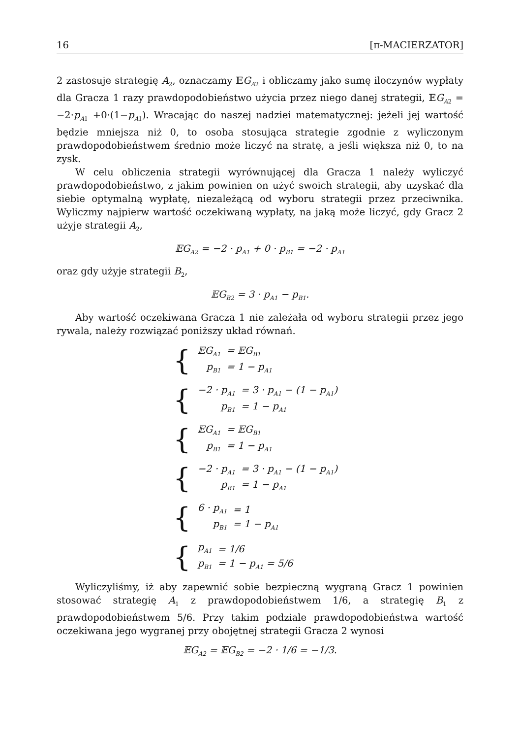16 [π-MACIERZATOR]
2 zastosuje strategię A<sub>2</sub>, oznaczamy 𝔼G<sub>A2</sub> i obliczamy jako sumę iloczynów wypłaty dla Gracza 1 razy prawdopodobieństwo użycia przez niego danej strategii, 𝔼G<sub>A2</sub> = −2·p<sub>A1</sub> +0·(1−p<sub>A1</sub>). Wracając do naszej nadziei matematycznej: jeżeli jej wartość będzie mniejsza niż 0, to osoba stosująca strategie zgodnie z wyliczonym prawdopodobieństwem średnio może liczyć na stratę, a jeśli większa niż 0, to na zysk.
W celu obliczenia strategii wyrównującej dla Gracza 1 należy wyliczyć prawdopodobieństwo, z jakim powinien on użyć swoich strategii, aby uzyskać dla siebie optymalną wypłatę, niezależącą od wyboru strategii przez przeciwnika. Wyliczmy najpierw wartość oczekiwaną wypłaty, na jaką może liczyć, gdy Gracz 2 użyje strategii A<sub>2</sub>,
𝔼G<sub>A2</sub> = −2 · p<sub>A1</sub> + 0 · p<sub>B1</sub> = −2 · p<sub>A1</sub>
oraz gdy użyje strategii B<sub>2</sub>,
𝔼G<sub>B2</sub> = 3 · p<sub>A1</sub> − p<sub>B1</sub>.
Aby wartość oczekiwana Gracza 1 nie zależała od wyboru strategii przez jego rywala, należy rozwiązać poniższy układ równań.
{
| 𝔼G<sub>A1</sub> | = 𝔼G<sub>B1</sub> |
| p<sub>B1</sub> | = 1 − p<sub>A1</sub> |
{
| −2 · p<sub>A1</sub> | = 3 · p<sub>A1</sub> − (1 − p<sub>A1</sub>) |
| p<sub>B1</sub> | = 1 − p<sub>A1</sub> |
{
| 𝔼G<sub>A1</sub> | = 𝔼G<sub>B1</sub> |
| p<sub>B1</sub> | = 1 − p<sub>A1</sub> |
{
| −2 · p<sub>A1</sub> | = 3 · p<sub>A1</sub> − (1 − p<sub>A1</sub>) |
| p<sub>B1</sub> | = 1 − p<sub>A1</sub> |
{
| 6 · p<sub>A1</sub> | = 1 |
| p<sub>B1</sub> | = 1 − p<sub>A1</sub> |
{
| p<sub>A1</sub> | = 1/6 |
| p<sub>B1</sub> | = 1 − p<sub>A1</sub> = 5/6 |
Wyliczyliśmy, iż aby zapewnić sobie bezpieczną wygraną Gracz 1 powinien stosować strategię A<sub>1</sub> z prawdopodobieństwem 1/6, a strategię B<sub>1</sub> z prawdopodobieństwem 5/6. Przy takim podziale prawdopodobieństwa wartość oczekiwana jego wygranej przy obojętnej strategii Gracza 2 wynosi
𝔼G<sub>A2</sub> = 𝔼G<sub>B2</sub> = −2 · 1/6 = −1/3.